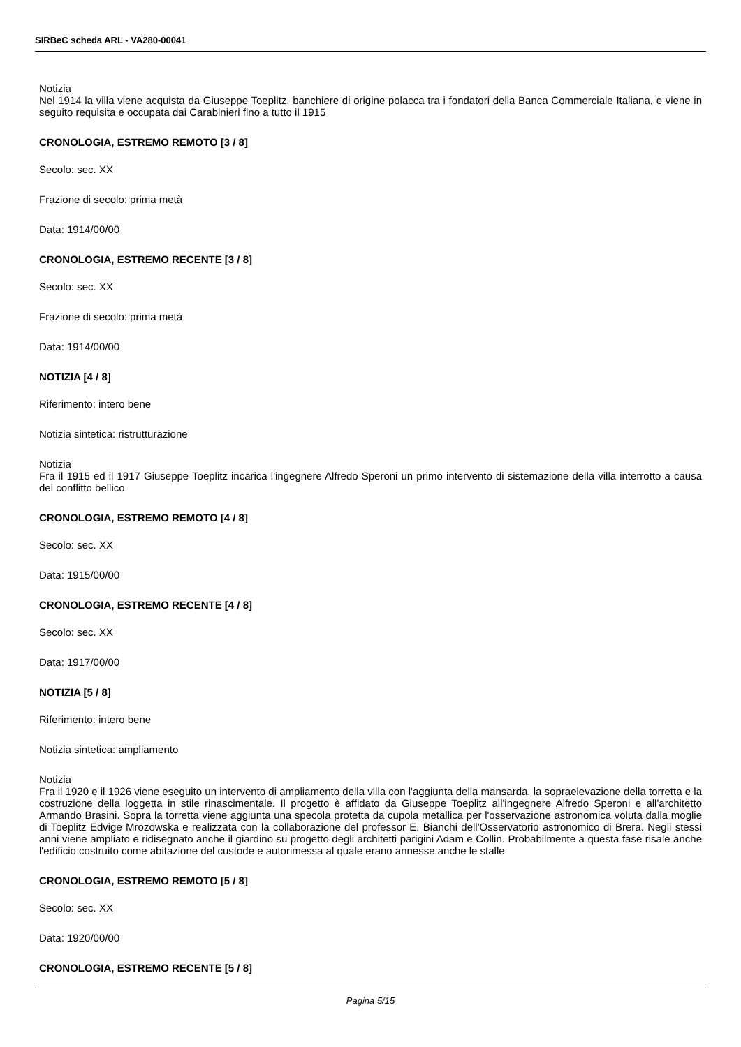SIRBeC scheda ARL - VA280-00041
Notizia
Nel 1914 la villa viene acquista da Giuseppe Toeplitz, banchiere di origine polacca tra i fondatori della Banca Commerciale Italiana, e viene in seguito requisita e occupata dai Carabinieri fino a tutto il 1915
CRONOLOGIA, ESTREMO REMOTO [3 / 8]
Secolo: sec. XX
Frazione di secolo: prima metà
Data: 1914/00/00
CRONOLOGIA, ESTREMO RECENTE [3 / 8]
Secolo: sec. XX
Frazione di secolo: prima metà
Data: 1914/00/00
NOTIZIA [4 / 8]
Riferimento: intero bene
Notizia sintetica: ristrutturazione
Notizia
Fra il 1915 ed il 1917 Giuseppe Toeplitz incarica l'ingegnere Alfredo Speroni un primo intervento di sistemazione della villa interrotto a causa del conflitto bellico
CRONOLOGIA, ESTREMO REMOTO [4 / 8]
Secolo: sec. XX
Data: 1915/00/00
CRONOLOGIA, ESTREMO RECENTE [4 / 8]
Secolo: sec. XX
Data: 1917/00/00
NOTIZIA [5 / 8]
Riferimento: intero bene
Notizia sintetica: ampliamento
Notizia
Fra il 1920 e il 1926 viene eseguito un intervento di ampliamento della villa con l'aggiunta della mansarda, la sopraelevazione della torretta e la costruzione della loggetta in stile rinascimentale. Il progetto è affidato da Giuseppe Toeplitz all'ingegnere Alfredo Speroni e all'architetto Armando Brasini. Sopra la torretta viene aggiunta una specola protetta da cupola metallica per l'osservazione astronomica voluta dalla moglie di Toeplitz Edvige Mrozowska e realizzata con la collaborazione del professor E. Bianchi dell'Osservatorio astronomico di Brera. Negli stessi anni viene ampliato e ridisegnato anche il giardino su progetto degli architetti parigini Adam e Collin. Probabilmente a questa fase risale anche l'edificio costruito come abitazione del custode e autorimessa al quale erano annesse anche le stalle
CRONOLOGIA, ESTREMO REMOTO [5 / 8]
Secolo: sec. XX
Data: 1920/00/00
CRONOLOGIA, ESTREMO RECENTE [5 / 8]
Pagina 5/15